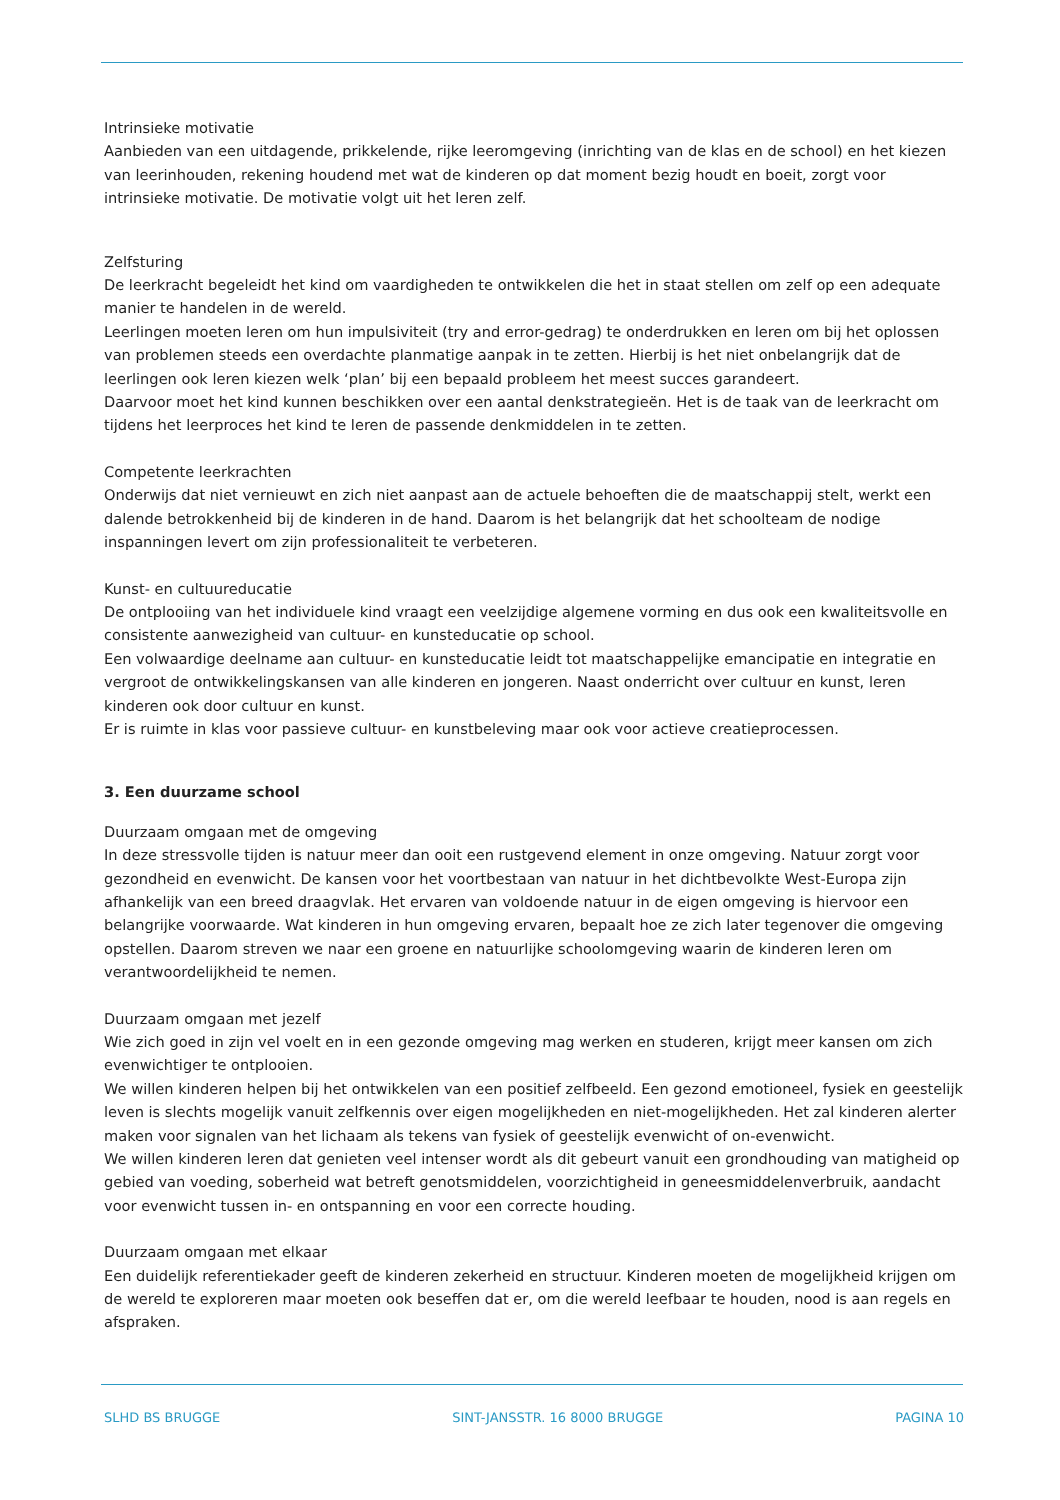Intrinsieke motivatie
Aanbieden van een uitdagende, prikkelende, rijke leeromgeving (inrichting van de klas en de school) en het kiezen van leerinhouden, rekening houdend met wat de kinderen op dat moment bezig houdt en boeit, zorgt voor intrinsieke motivatie. De motivatie volgt uit het leren zelf.
Zelfsturing
De leerkracht begeleidt het kind om vaardigheden te ontwikkelen die het in staat stellen om zelf op een adequate manier te handelen in de wereld.
Leerlingen moeten leren om hun impulsiviteit (try and error-gedrag) te onderdrukken en leren om bij het oplossen van problemen steeds een overdachte planmatige aanpak in te zetten. Hierbij is het niet onbelangrijk dat de leerlingen ook leren kiezen welk ‘plan’ bij een bepaald probleem het meest succes garandeert.
Daarvoor moet het kind kunnen beschikken over een aantal denkstrategieën. Het is de taak van de leerkracht om tijdens het leerproces het kind te leren de passende denkmiddelen in te zetten.
Competente leerkrachten
Onderwijs dat niet vernieuwt en zich niet aanpast aan de actuele behoeften die de maatschappij stelt, werkt een dalende betrokkenheid bij de kinderen in de hand. Daarom is het belangrijk dat het schoolteam de nodige inspanningen levert om zijn professionaliteit te verbeteren.
Kunst- en cultuureducatie
De ontplooiing van het individuele kind vraagt een veelzijdige algemene vorming en dus ook een kwaliteitsvolle en consistente aanwezigheid van cultuur- en kunsteducatie op school.
Een volwaardige deelname aan cultuur- en kunsteducatie leidt tot maatschappelijke emancipatie en integratie en vergroot de ontwikkelingskansen van alle kinderen en jongeren. Naast onderricht over cultuur en kunst, leren kinderen ook door cultuur en kunst.
Er is ruimte in klas voor passieve cultuur- en kunstbeleving maar ook voor actieve creatieprocessen.
3. Een duurzame school
Duurzaam omgaan met de omgeving
In deze stressvolle tijden is natuur meer dan ooit een rustgevend element in onze omgeving. Natuur zorgt voor gezondheid en evenwicht. De kansen voor het voortbestaan van natuur in het dichtbevolkte West-Europa zijn afhankelijk van een breed draagvlak. Het ervaren van voldoende natuur in de eigen omgeving is hiervoor een belangrijke voorwaarde. Wat kinderen in hun omgeving ervaren, bepaalt hoe ze zich later tegenover die omgeving opstellen. Daarom streven we naar een groene en natuurlijke schoolomgeving waarin de kinderen leren om verantwoordelijkheid te nemen.
Duurzaam omgaan met jezelf
Wie zich goed in zijn vel voelt en in een gezonde omgeving mag werken en studeren, krijgt meer kansen om zich evenwichtiger te ontplooien.
We willen kinderen helpen bij het ontwikkelen van een positief zelfbeeld. Een gezond emotioneel, fysiek en geestelijk leven is slechts mogelijk vanuit zelfkennis over eigen mogelijkheden en niet-mogelijkheden. Het zal kinderen alerter maken voor signalen van het lichaam als tekens van fysiek of geestelijk evenwicht of on-evenwicht.
We willen kinderen leren dat genieten veel intenser wordt als dit gebeurt vanuit een grondhouding van matigheid op gebied van voeding, soberheid wat betreft genotsmiddelen, voorzichtigheid in geneesmiddelenverbruik, aandacht voor evenwicht tussen in- en ontspanning en voor een correcte houding.
Duurzaam omgaan met elkaar
Een duidelijk referentiekader geeft de kinderen zekerheid en structuur. Kinderen moeten de mogelijkheid krijgen om de wereld te exploreren maar moeten ook beseffen dat er, om die wereld leefbaar te houden, nood is aan regels en afspraken.
SLHD BS BRUGGE SINT-JANSSTR. 16 8000 BRUGGE PAGINA 10